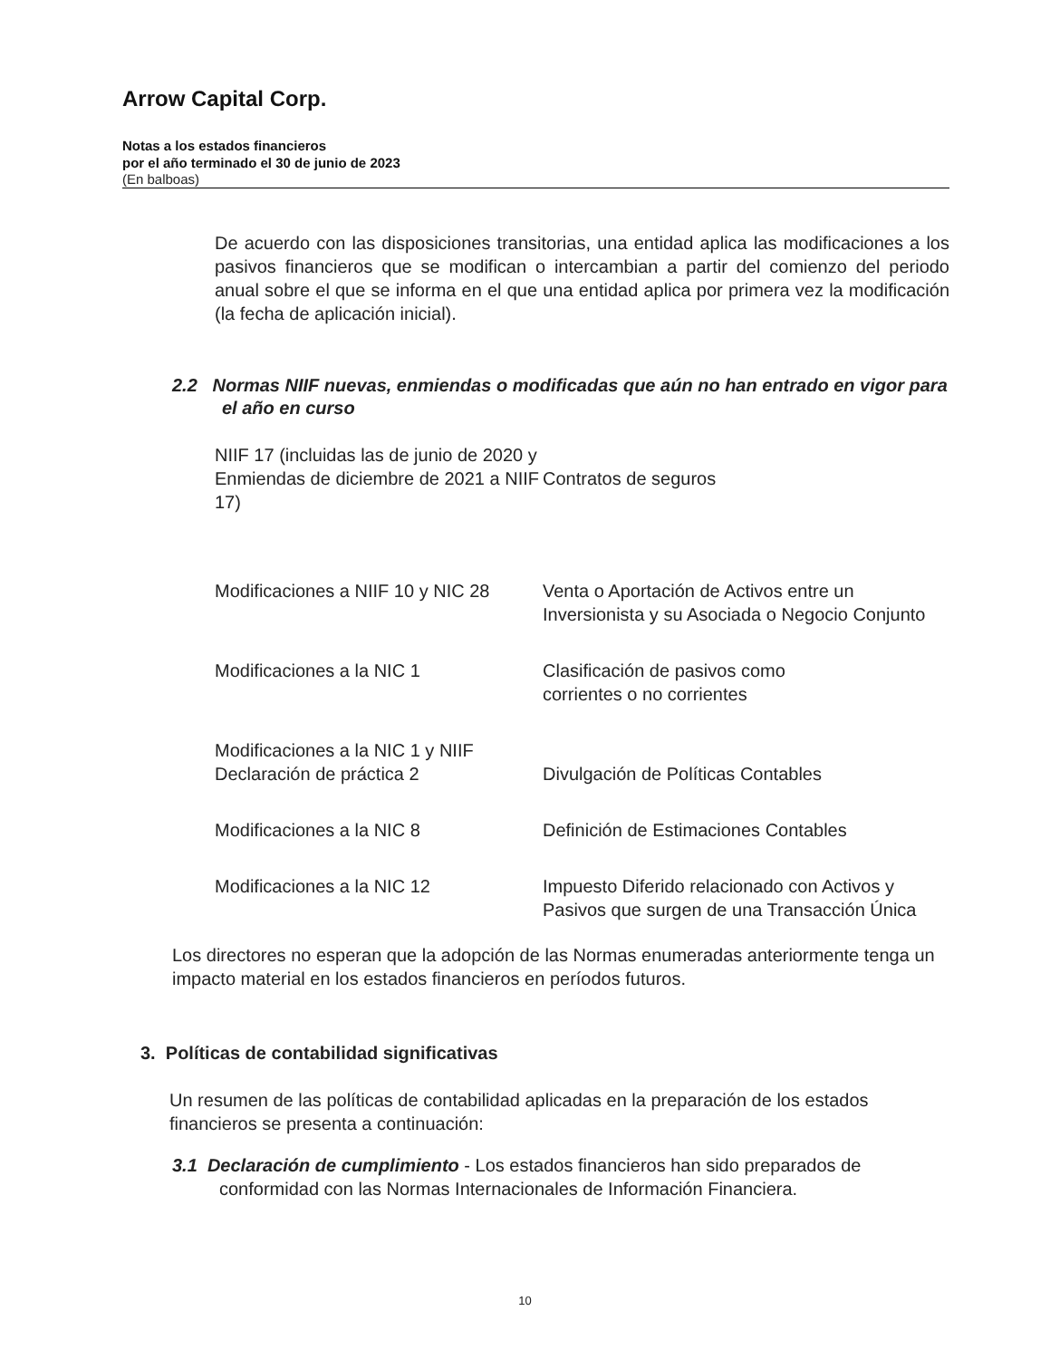Arrow Capital Corp.
Notas a los estados financieros
por el año terminado el 30 de junio de 2023
(En balboas)
De acuerdo con las disposiciones transitorias, una entidad aplica las modificaciones a los pasivos financieros que se modifican o intercambian a partir del comienzo del periodo anual sobre el que se informa en el que una entidad aplica por primera vez la modificación (la fecha de aplicación inicial).
2.2 Normas NIIF nuevas, enmiendas o modificadas que aún no han entrado en vigor para el año en curso
| NIIF 17 (incluidas las de junio de 2020 y Enmiendas de diciembre de 2021 a NIIF 17) | Contratos de seguros |
| Modificaciones a NIIF 10 y NIC 28 | Venta o Aportación de Activos entre un Inversionista y su Asociada o Negocio Conjunto |
| Modificaciones a la NIC 1 | Clasificación de pasivos como corrientes o no corrientes |
| Modificaciones a la NIC 1 y NIIF Declaración de práctica 2 | Divulgación de Políticas Contables |
| Modificaciones a la NIC 8 | Definición de Estimaciones Contables |
| Modificaciones a la NIC 12 | Impuesto Diferido relacionado con Activos y Pasivos que surgen de una Transacción Única |
Los directores no esperan que la adopción de las Normas enumeradas anteriormente tenga un impacto material en los estados financieros en períodos futuros.
3. Políticas de contabilidad significativas
Un resumen de las políticas de contabilidad aplicadas en la preparación de los estados financieros se presenta a continuación:
3.1 Declaración de cumplimiento - Los estados financieros han sido preparados de conformidad con las Normas Internacionales de Información Financiera.
10